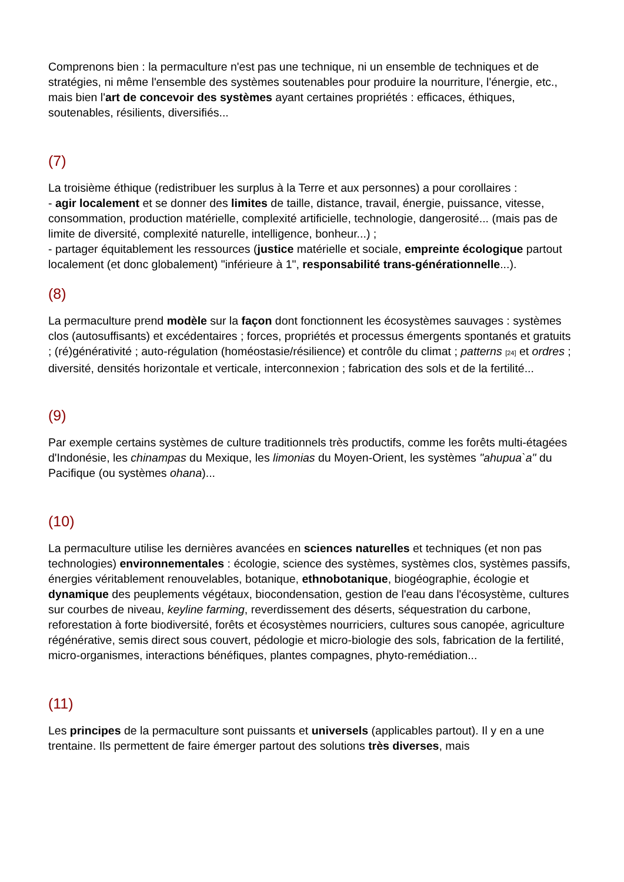Comprenons bien : la permaculture n'est pas une technique, ni un ensemble de techniques et de stratégies, ni même l'ensemble des systèmes soutenables pour produire la nourriture, l'énergie, etc., mais bien l'art de concevoir des systèmes ayant certaines propriétés : efficaces, éthiques, soutenables, résilients, diversifiés...
(7)
La troisième éthique (redistribuer les surplus à la Terre et aux personnes) a pour corollaires :
- agir localement et se donner des limites de taille, distance, travail, énergie, puissance, vitesse, consommation, production matérielle, complexité artificielle, technologie, dangerosité... (mais pas de limite de diversité, complexité naturelle, intelligence, bonheur...) ;
- partager équitablement les ressources (justice matérielle et sociale, empreinte écologique partout localement (et donc globalement) "inférieure à 1", responsabilité trans-générationnelle...).
(8)
La permaculture prend modèle sur la façon dont fonctionnent les écosystèmes sauvages : systèmes clos (autosuffisants) et excédentaires ; forces, propriétés et processus émergents spontanés et gratuits ; (ré)générativité ; auto-régulation (homéostasie/résilience) et contrôle du climat ; patterns [24] et ordres ; diversité, densités horizontale et verticale, interconnexion ; fabrication des sols et de la fertilité...
(9)
Par exemple certains systèmes de culture traditionnels très productifs, comme les forêts multi-étagées d'Indonésie, les chinampas du Mexique, les limonias du Moyen-Orient, les systèmes "ahupua`a" du Pacifique (ou systèmes ohana)...
(10)
La permaculture utilise les dernières avancées en sciences naturelles et techniques (et non pas technologies) environnementales : écologie, science des systèmes, systèmes clos, systèmes passifs, énergies véritablement renouvelables, botanique, ethnobotanique, biogéographie, écologie et dynamique des peuplements végétaux, biocondensation, gestion de l'eau dans l'écosystème, cultures sur courbes de niveau, keyline farming, reverdissement des déserts, séquestration du carbone, reforestation à forte biodiversité, forêts et écosystèmes nourriciers, cultures sous canopée, agriculture régénérative, semis direct sous couvert, pédologie et micro-biologie des sols, fabrication de la fertilité, micro-organismes, interactions bénéfiques, plantes compagnes, phyto-remédiation...
(11)
Les principes de la permaculture sont puissants et universels (applicables partout). Il y en a une trentaine. Ils permettent de faire émerger partout des solutions très diverses, mais